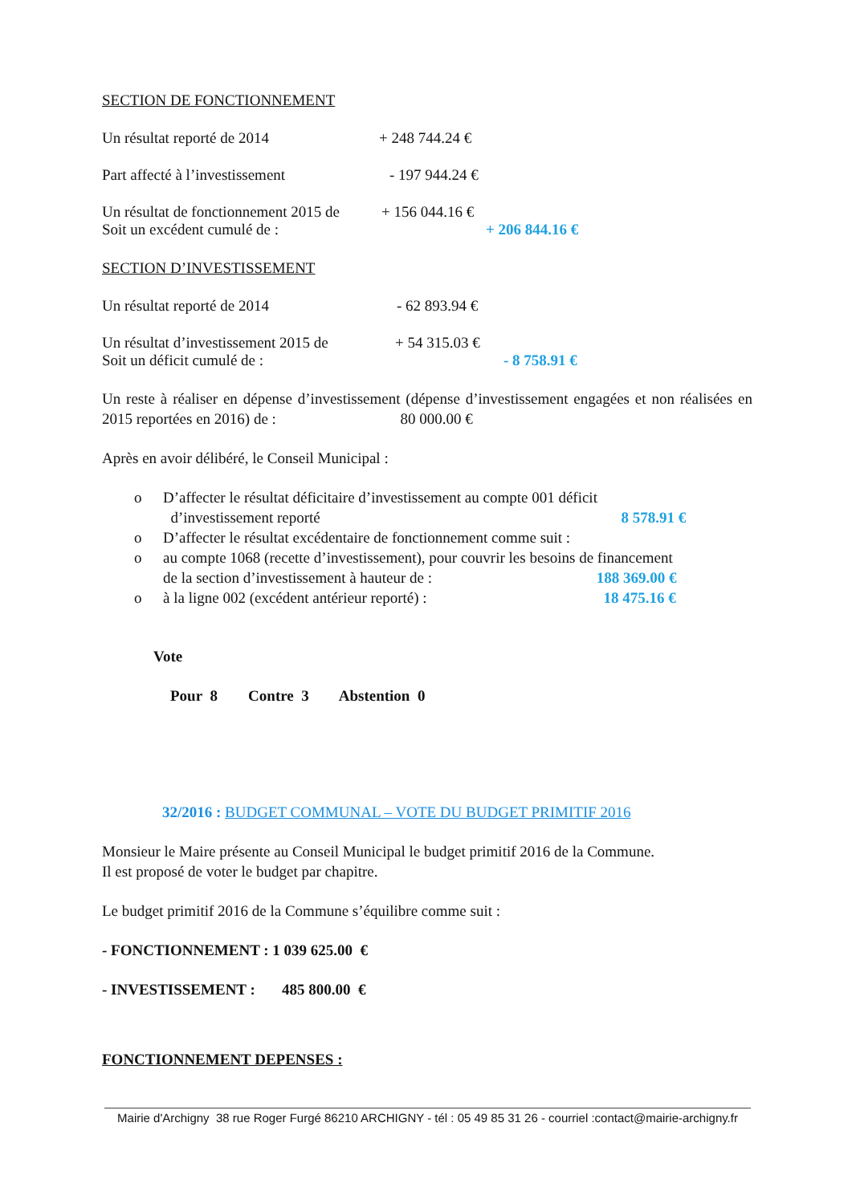SECTION DE FONCTIONNEMENT
Un résultat reporté de 2014 + 248 744.24 €
Part affecté à l’investissement - 197 944.24 €
Un résultat de fonctionnement 2015 de + 156 044.16 €
Soit un excédent cumulé de : + 206 844.16 €
SECTION D’INVESTISSEMENT
Un résultat reporté de 2014 - 62 893.94 €
Un résultat d’investissement 2015 de + 54 315.03 €
Soit un déficit cumulé de : - 8 758.91 €
Un reste à réaliser en dépense d’investissement (dépense d’investissement engagées et non réalisées en 2015 reportées en 2016) de : 80 000.00 €
Après en avoir délibéré, le Conseil Municipal :
o D’affecter le résultat déficitaire d’investissement au compte 001 déficit
d’investissement reporté 8 578.91 €
o D’affecter le résultat excédentaire de fonctionnement comme suit :
o au compte 1068 (recette d’investissement), pour couvrir les besoins de financement
de la section d’investissement à hauteur de : 188 369.00 €
o à la ligne 002 (excédent antérieur reporté) : 18 475.16 €
Vote
Pour 8 Contre 3 Abstention 0
32/2016 : BUDGET COMMUNAL – VOTE DU BUDGET PRIMITIF 2016
Monsieur le Maire présente au Conseil Municipal le budget primitif 2016 de la Commune.
Il est proposé de voter le budget par chapitre.
Le budget primitif 2016 de la Commune s’équilibre comme suit :
- FONCTIONNEMENT : 1 039 625.00 €
- INVESTISSEMENT : 485 800.00 €
FONCTIONNEMENT DEPENSES :
Mairie d'Archigny 38 rue Roger Furgé 86210 ARCHIGNY - tél : 05 49 85 31 26 - courriel :contact@mairie-archigny.fr